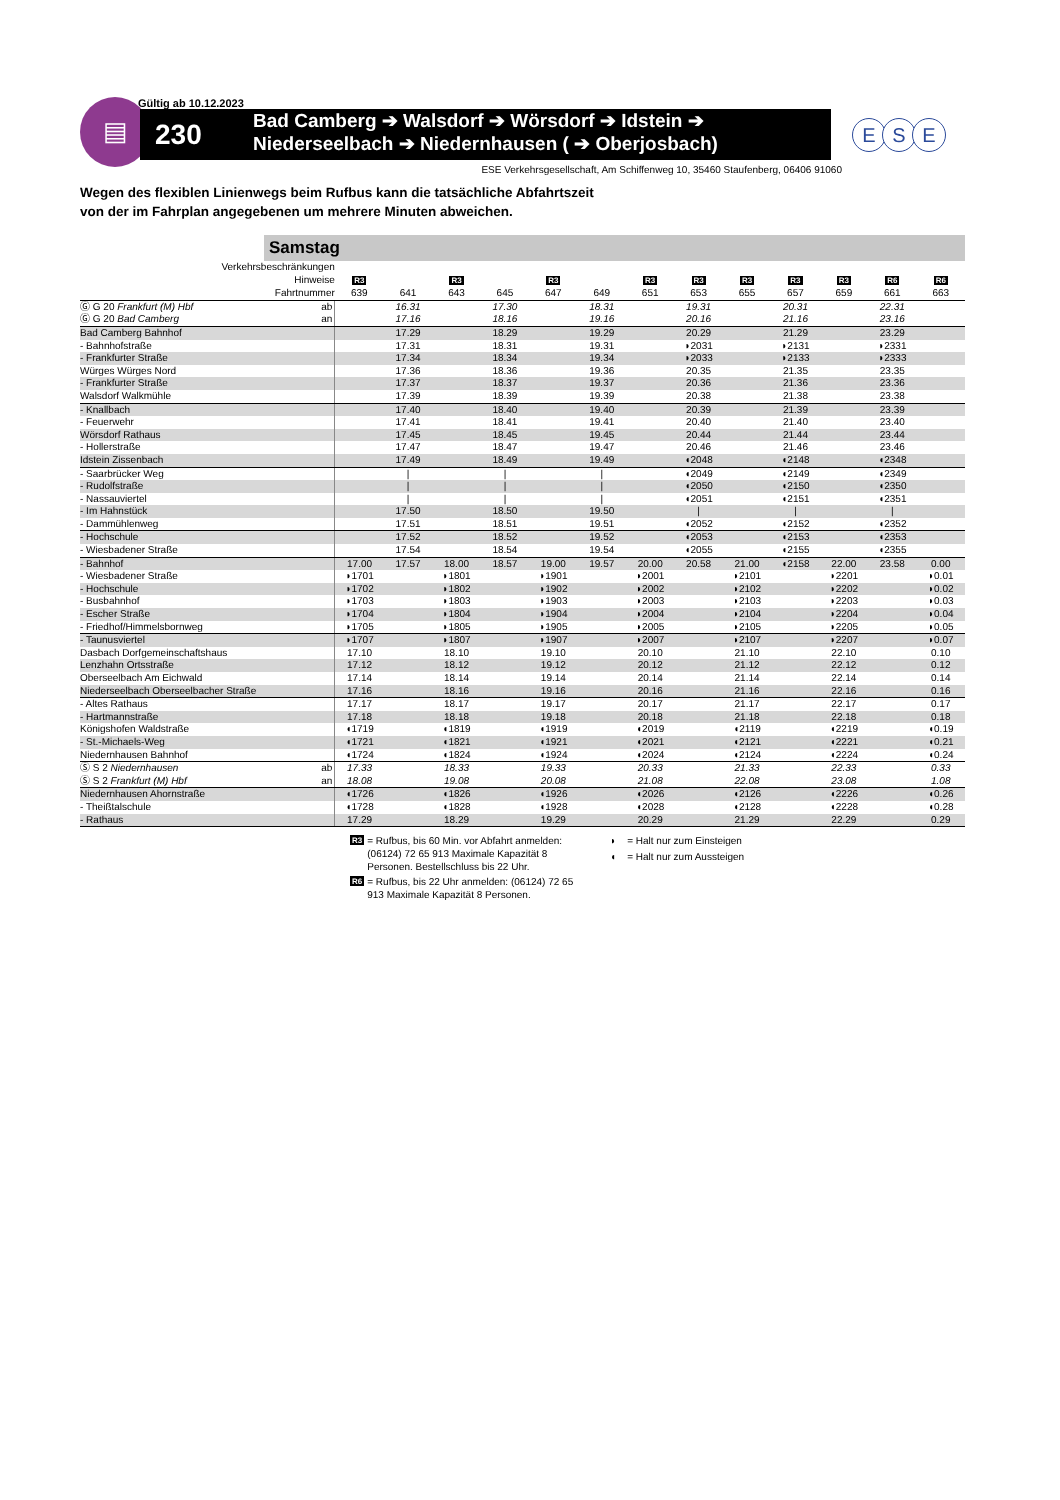Gültig ab 10.12.2023
▤
230
Bad Camberg ➔ Walsdorf ➔ Wörsdorf ➔ Idstein ➔
Niederseelbach ➔ Niedernhausen ( ➔ Oberjosbach)
E S E
ESE Verkehrsgesellschaft, Am Schiffenweg 10, 35460 Staufenberg, 06406 91060
Wegen des flexiblen Linienwegs beim Rufbus kann die tatsächliche Abfahrtszeit
von der im Fahrplan angegebenen um mehrere Minuten abweichen.
Samstag
| Verkehrsbeschränkungen | | | | | | | | | | | | | | |
| Hinweise | | R3 | | R3 | | R3 | | R3 | R3 | R3 | R3 | R3 | R6 | R6 |
| Fahrtnummer | | 639 | 641 | 643 | 645 | 647 | 649 | 651 | 653 | 655 | 657 | 659 | 661 | 663 |
| Ⓖ G 20 Frankfurt (M) Hbf | ab | | 16.31 | | 17.30 | | 18.31 | | 19.31 | | 20.31 | | 22.31 | |
| Ⓖ G 20 Bad Camberg | an | | 17.16 | | 18.16 | | 19.16 | | 20.16 | | 21.16 | | 23.16 | |
| Bad Camberg Bahnhof | | | 17.29 | | 18.29 | | 19.29 | | 20.29 | | 21.29 | | 23.29 | |
| - Bahnhofstraße | | | 17.31 | | 18.31 | | 19.31 | | ◗2031 | | ◗2131 | | ◗2331 | |
| - Frankfurter Straße | | | 17.34 | | 18.34 | | 19.34 | | ◗2033 | | ◗2133 | | ◗2333 | |
| Würges Würges Nord | | | 17.36 | | 18.36 | | 19.36 | | 20.35 | | 21.35 | | 23.35 | |
| - Frankfurter Straße | | | 17.37 | | 18.37 | | 19.37 | | 20.36 | | 21.36 | | 23.36 | |
| Walsdorf Walkmühle | | | 17.39 | | 18.39 | | 19.39 | | 20.38 | | 21.38 | | 23.38 | |
| - Knallbach | | | 17.40 | | 18.40 | | 19.40 | | 20.39 | | 21.39 | | 23.39 | |
| - Feuerwehr | | | 17.41 | | 18.41 | | 19.41 | | 20.40 | | 21.40 | | 23.40 | |
| Wörsdorf Rathaus | | | 17.45 | | 18.45 | | 19.45 | | 20.44 | | 21.44 | | 23.44 | |
| - Hollerstraße | | | 17.47 | | 18.47 | | 19.47 | | 20.46 | | 21.46 | | 23.46 | |
| Idstein Zissenbach | | | 17.49 | | 18.49 | | 19.49 | | ◖2048 | | ◖2148 | | ◖2348 | |
| - Saarbrücker Weg | | | / | | / | | / | | ◖2049 | | ◖2149 | | ◖2349 | |
| - Rudolfstraße | | | / | | / | | / | | ◖2050 | | ◖2150 | | ◖2350 | |
| - Nassauviertel | | | / | | / | | / | | ◖2051 | | ◖2151 | | ◖2351 | |
| - Im Hahnstück | | | 17.50 | | 18.50 | | 19.50 | | / | | / | | / | |
| - Dammühlenweg | | | 17.51 | | 18.51 | | 19.51 | | ◖2052 | | ◖2152 | | ◖2352 | |
| - Hochschule | | | 17.52 | | 18.52 | | 19.52 | | ◖2053 | | ◖2153 | | ◖2353 | |
| - Wiesbadener Straße | | | 17.54 | | 18.54 | | 19.54 | | ◖2055 | | ◖2155 | | ◖2355 | |
| - Bahnhof | | 17.00 | 17.57 | 18.00 | 18.57 | 19.00 | 19.57 | 20.00 | 20.58 | 21.00 | ◖2158 | 22.00 | 23.58 | 0.00 |
| - Wiesbadener Straße | | ◗1701 | | ◗1801 | | ◗1901 | | ◗2001 | | ◗2101 | | ◗2201 | | ◗0.01 |
| - Hochschule | | ◗1702 | | ◗1802 | | ◗1902 | | ◗2002 | | ◗2102 | | ◗2202 | | ◗0.02 |
| - Busbahnhof | | ◗1703 | | ◗1803 | | ◗1903 | | ◗2003 | | ◗2103 | | ◗2203 | | ◗0.03 |
| - Escher Straße | | ◗1704 | | ◗1804 | | ◗1904 | | ◗2004 | | ◗2104 | | ◗2204 | | ◗0.04 |
| - Friedhof/Himmelsbornweg | | ◗1705 | | ◗1805 | | ◗1905 | | ◗2005 | | ◗2105 | | ◗2205 | | ◗0.05 |
| - Taunusviertel | | ◗1707 | | ◗1807 | | ◗1907 | | ◗2007 | | ◗2107 | | ◗2207 | | ◗0.07 |
| Dasbach Dorfgemeinschaftshaus | | 17.10 | | 18.10 | | 19.10 | | 20.10 | | 21.10 | | 22.10 | | 0.10 |
| Lenzhahn Ortsstraße | | 17.12 | | 18.12 | | 19.12 | | 20.12 | | 21.12 | | 22.12 | | 0.12 |
| Oberseelbach Am Eichwald | | 17.14 | | 18.14 | | 19.14 | | 20.14 | | 21.14 | | 22.14 | | 0.14 |
| Niederseelbach Oberseelbacher Straße | | 17.16 | | 18.16 | | 19.16 | | 20.16 | | 21.16 | | 22.16 | | 0.16 |
| - Altes Rathaus | | 17.17 | | 18.17 | | 19.17 | | 20.17 | | 21.17 | | 22.17 | | 0.17 |
| - Hartmannstraße | | 17.18 | | 18.18 | | 19.18 | | 20.18 | | 21.18 | | 22.18 | | 0.18 |
| Königshofen Waldstraße | | ◖1719 | | ◖1819 | | ◖1919 | | ◖2019 | | ◖2119 | | ◖2219 | | ◖0.19 |
| - St.-Michaels-Weg | | ◖1721 | | ◖1821 | | ◖1921 | | ◖2021 | | ◖2121 | | ◖2221 | | ◖0.21 |
| Niedernhausen Bahnhof | | ◖1724 | | ◖1824 | | ◖1924 | | ◖2024 | | ◖2124 | | ◖2224 | | ◖0.24 |
| Ⓢ S 2 Niedernhausen | ab | 17.33 | | 18.33 | | 19.33 | | 20.33 | | 21.33 | | 22.33 | | 0.33 |
| Ⓢ S 2 Frankfurt (M) Hbf | an | 18.08 | | 19.08 | | 20.08 | | 21.08 | | 22.08 | | 23.08 | | 1.08 |
| Niedernhausen Ahornstraße | | ◖1726 | | ◖1826 | | ◖1926 | | ◖2026 | | ◖2126 | | ◖2226 | | ◖0.26 |
| - Theißtalschule | | ◖1728 | | ◖1828 | | ◖1928 | | ◖2028 | | ◖2128 | | ◖2228 | | ◖0.28 |
| - Rathaus | | 17.29 | | 18.29 | | 19.29 | | 20.29 | | 21.29 | | 22.29 | | 0.29 |
R3 = Rufbus, bis 60 Min. vor Abfahrt anmelden: (06124) 72 65 913 Maximale Kapazität 8 Personen. Bestellschluss bis 22 Uhr.
R6 = Rufbus, bis 22 Uhr anmelden: (06124) 72 65 913 Maximale Kapazität 8 Personen.
◗ = Halt nur zum Einsteigen
◖ = Halt nur zum Aussteigen